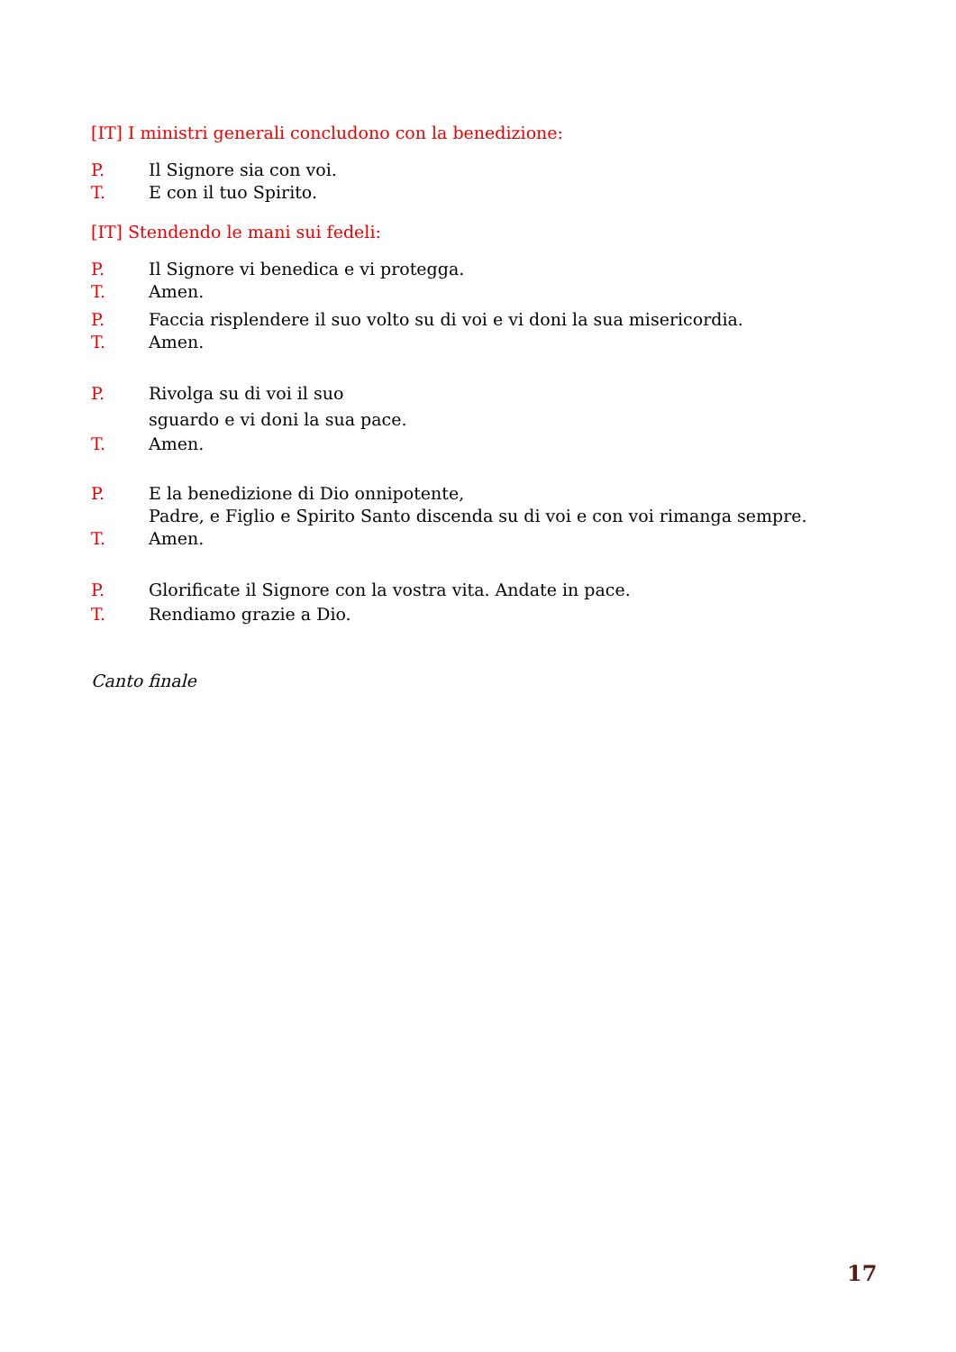[IT] I ministri generali concludono con la benedizione:
P. Il Signore sia con voi.
T. E con il tuo Spirito.
[IT] Stendendo le mani sui fedeli:
P. Il Signore vi benedica e vi protegga.
T. Amen.
P. Faccia risplendere il suo volto su di voi e vi doni la sua misericordia.
T. Amen.
P. Rivolga su di voi il suo
sguardo e vi doni la sua pace.
T. Amen.
P. E la benedizione di Dio onnipotente,
Padre, e Figlio e Spirito Santo discenda su di voi e con voi rimanga sempre.
T. Amen.
P. Glorificate il Signore con la vostra vita. Andate in pace.
T. Rendiamo grazie a Dio.
Canto finale
17